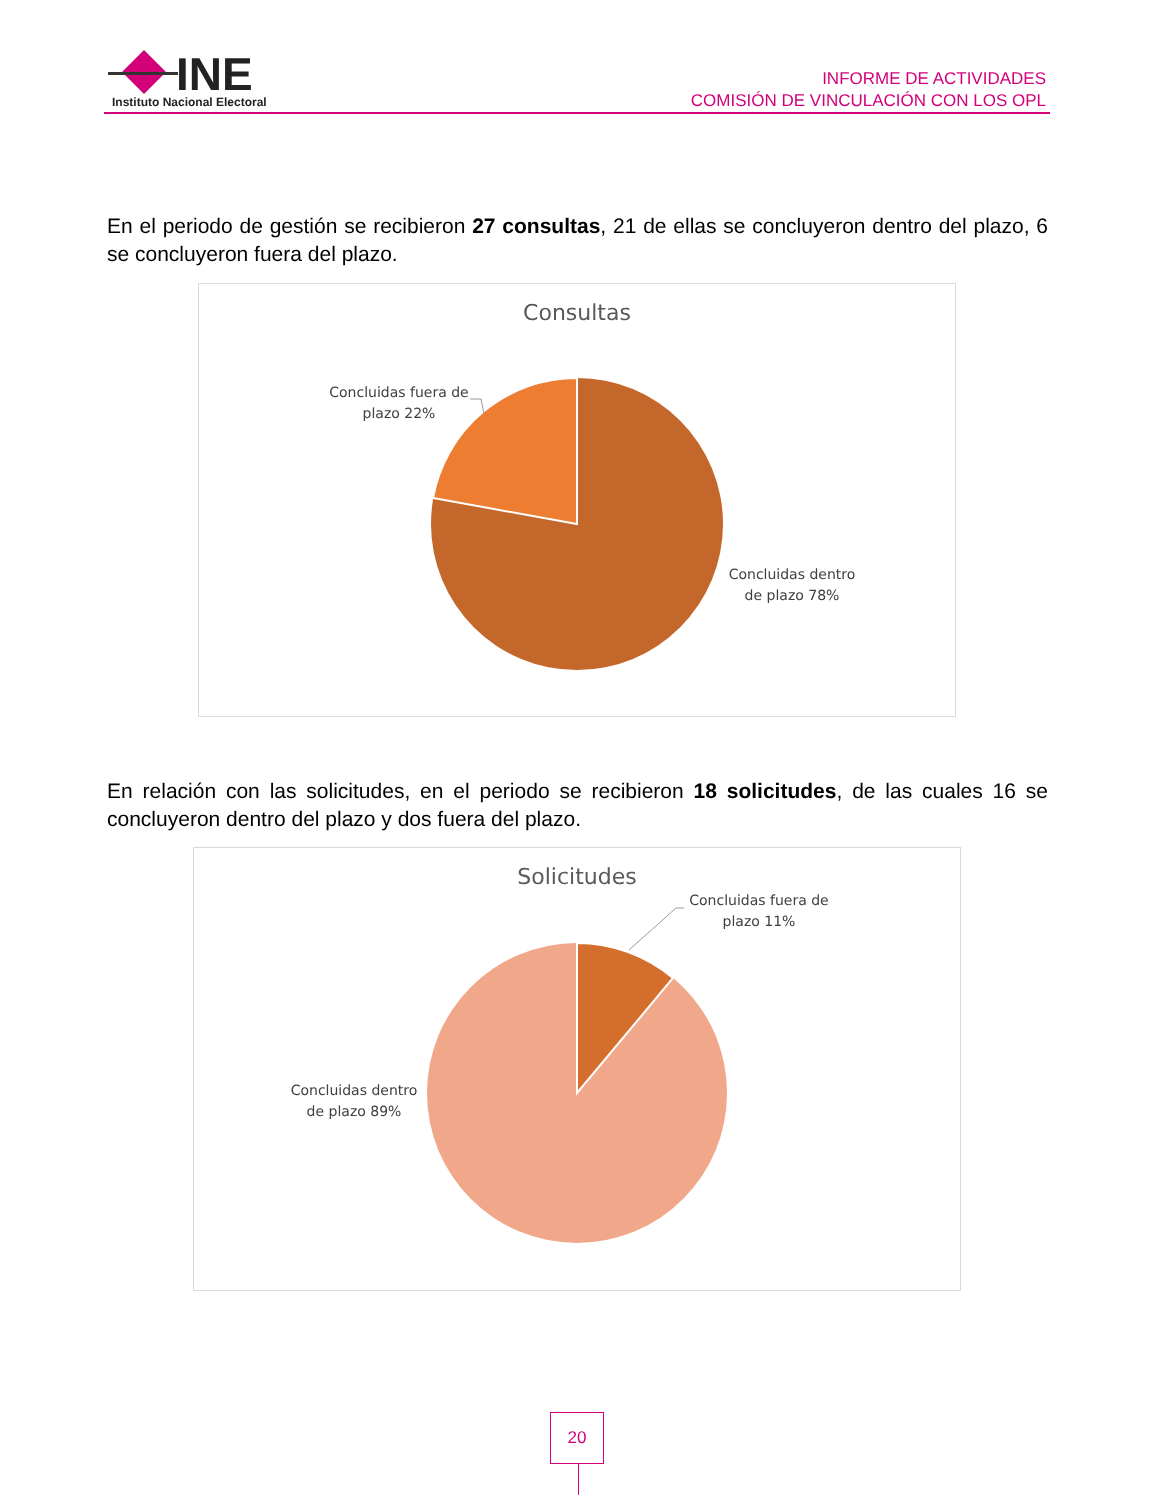INE
Instituto Nacional Electoral
INFORME DE ACTIVIDADES
COMISIÓN DE VINCULACIÓN CON LOS OPL
En el periodo de gestión se recibieron 27 consultas, 21 de ellas se concluyeron dentro del plazo, 6 se concluyeron fuera del plazo.
Consultas
Concluidas fuera de plazo 22%
Concluidas dentro de plazo 78%
En relación con las solicitudes, en el periodo se recibieron 18 solicitudes, de las cuales 16 se concluyeron dentro del plazo y dos fuera del plazo.
Solicitudes
Concluidas fuera de plazo 11%
Concluidas dentro de plazo 89%
20